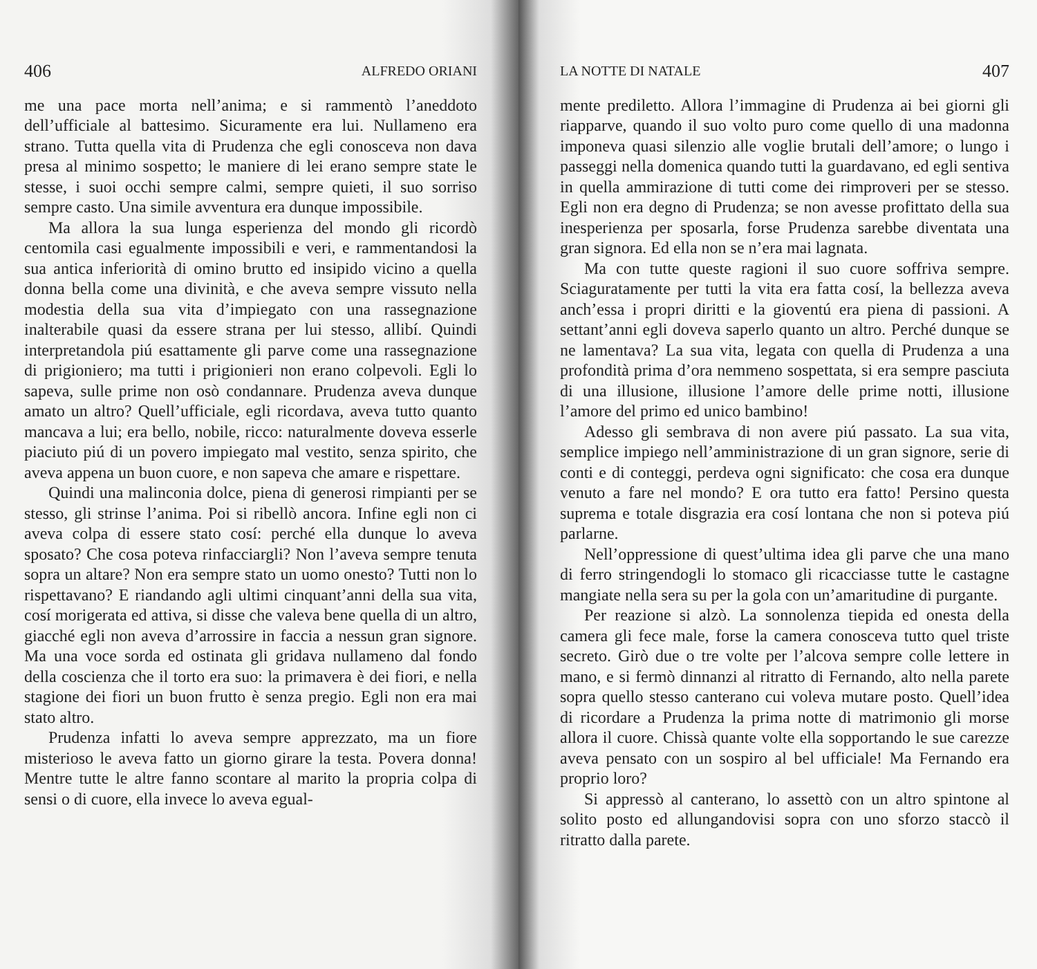406 ALFREDO ORIANI
me una pace morta nell’anima; e si rammentò l’aneddoto dell’ufficiale al battesimo. Sicuramente era lui. Nullameno era strano. Tutta quella vita di Prudenza che egli conosceva non dava presa al minimo sospetto; le maniere di lei erano sempre state le stesse, i suoi occhi sempre calmi, sempre quieti, il suo sorriso sempre casto. Una simile avventura era dunque impossibile.
Ma allora la sua lunga esperienza del mondo gli ricordò centomila casi egualmente impossibili e veri, e rammentandosi la sua antica inferiorità di omino brutto ed insipido vicino a quella donna bella come una divinità, e che aveva sempre vissuto nella modestia della sua vita d’impiegato con una rassegnazione inalterabile quasi da essere strana per lui stesso, allibí. Quindi interpretandola piú esattamente gli parve come una rassegnazione di prigioniero; ma tutti i prigionieri non erano colpevoli. Egli lo sapeva, sulle prime non osò condannare. Prudenza aveva dunque amato un altro? Quell’ufficiale, egli ricordava, aveva tutto quanto mancava a lui; era bello, nobile, ricco: naturalmente doveva esserle piaciuto piú di un povero impiegato mal vestito, senza spirito, che aveva appena un buon cuore, e non sapeva che amare e rispettare.
Quindi una malinconia dolce, piena di generosi rimpianti per se stesso, gli strinse l’anima. Poi si ribellò ancora. Infine egli non ci aveva colpa di essere stato cosí: perché ella dunque lo aveva sposato? Che cosa poteva rinfacciargli? Non l’aveva sempre tenuta sopra un altare? Non era sempre stato un uomo onesto? Tutti non lo rispettavano? E riandando agli ultimi cinquant’anni della sua vita, cosí morigerata ed attiva, si disse che valeva bene quella di un altro, giacché egli non aveva d’arrossire in faccia a nessun gran signore. Ma una voce sorda ed ostinata gli gridava nullameno dal fondo della coscienza che il torto era suo: la primavera è dei fiori, e nella stagione dei fiori un buon frutto è senza pregio. Egli non era mai stato altro.
Prudenza infatti lo aveva sempre apprezzato, ma un fiore misterioso le aveva fatto un giorno girare la testa. Povera donna! Mentre tutte le altre fanno scontare al marito la propria colpa di sensi o di cuore, ella invece lo aveva egual-
LA NOTTE DI NATALE 407
mente prediletto. Allora l’immagine di Prudenza ai bei giorni gli riapparve, quando il suo volto puro come quello di una madonna imponeva quasi silenzio alle voglie brutali dell’amore; o lungo i passeggi nella domenica quando tutti la guardavano, ed egli sentiva in quella ammirazione di tutti come dei rimproveri per se stesso. Egli non era degno di Prudenza; se non avesse profittato della sua inesperienza per sposarla, forse Prudenza sarebbe diventata una gran signora. Ed ella non se n’era mai lagnata.
Ma con tutte queste ragioni il suo cuore soffriva sempre. Sciaguratamente per tutti la vita era fatta cosí, la bellezza aveva anch’essa i propri diritti e la gioventú era piena di passioni. A settant’anni egli doveva saperlo quanto un altro. Perché dunque se ne lamentava? La sua vita, legata con quella di Prudenza a una profondità prima d’ora nemmeno sospettata, si era sempre pasciuta di una illusione, illusione l’amore delle prime notti, illusione l’amore del primo ed unico bambino!
Adesso gli sembrava di non avere piú passato. La sua vita, semplice impiego nell’amministrazione di un gran signore, serie di conti e di conteggi, perdeva ogni significato: che cosa era dunque venuto a fare nel mondo? E ora tutto era fatto! Persino questa suprema e totale disgrazia era cosí lontana che non si poteva piú parlarne.
Nell’oppressione di quest’ultima idea gli parve che una mano di ferro stringendogli lo stomaco gli ricacciasse tutte le castagne mangiate nella sera su per la gola con un’amaritudine di purgante.
Per reazione si alzò. La sonnolenza tiepida ed onesta della camera gli fece male, forse la camera conosceva tutto quel triste secreto. Girò due o tre volte per l’alcova sempre colle lettere in mano, e si fermò dinnanzi al ritratto di Fernando, alto nella parete sopra quello stesso canterano cui voleva mutare posto. Quell’idea di ricordare a Prudenza la prima notte di matrimonio gli morse allora il cuore. Chissà quante volte ella sopportando le sue carezze aveva pensato con un sospiro al bel ufficiale! Ma Fernando era proprio loro?
Si appressò al canterano, lo assettò con un altro spintone al solito posto ed allungandovisi sopra con uno sforzo staccò il ritratto dalla parete.